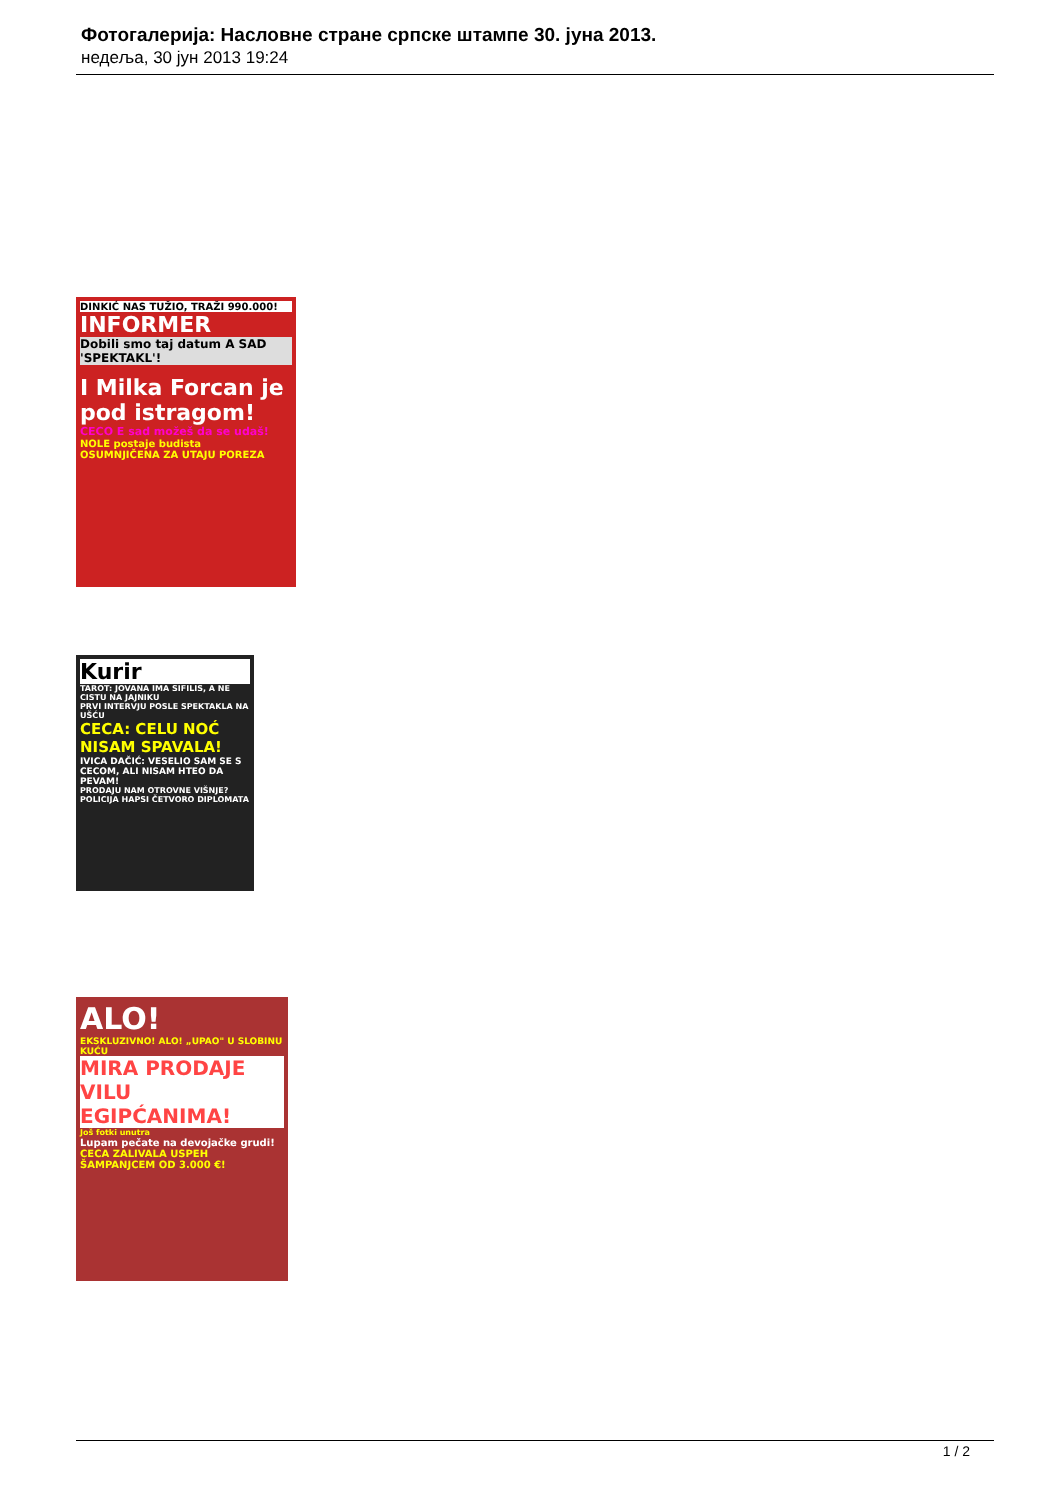Фотогалерија: Насловне стране српске штампе 30. јуна 2013.
недеља, 30 јун 2013 19:24
DINKIĆ NAS TUŽIO, TRAŽI 990.000!
INFORMER
Dobili smo taj datum A SAD 'SPEKTAKL'!
I Milka Forcan je pod istragom!
CECO E sad možeš da se udaš!
NOLE postaje budista
OSUMNJIČENA ZA UTAJU POREZA
Kurir
TAROT: JOVANA IMA SIFILIS, A NE CISTU NA JAJNIKU
PRVI INTERVJU POSLE SPEKTAKLA NA UŠĆU
CECA: CELU NOĆ NISAM SPAVALA!
IVICA DAČIĆ: VESELIO SAM SE S CECOM, ALI NISAM HTEO DA PEVAM!
PRODAJU NAM OTROVNE VIŠNJE? POLICIJA HAPSI ČETVORO DIPLOMATA
ALO!
EKSKLUZIVNO! ALO! „UPAO" U SLOBINU KUĆU
MIRA PRODAJE VILU EGIPĆANIMA!
Još fotki unutra
Lupam pečate na devojačke grudi!
CECA ZALIVALA USPEH ŠAMPANJCEM OD 3.000 €!
1 / 2